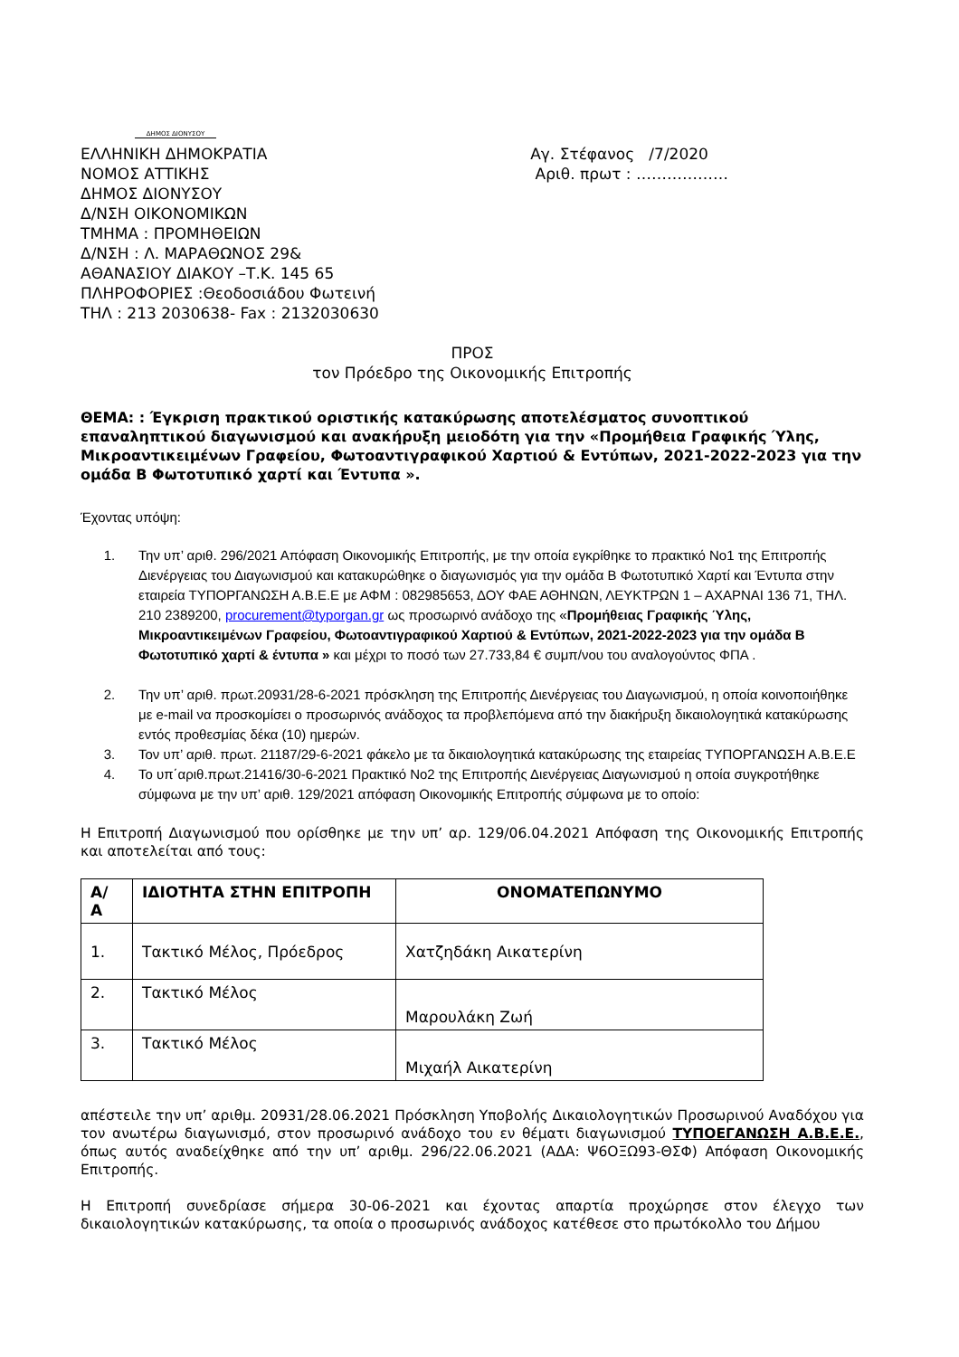ΔΗΜΟΣ ΔΙΟΝΥΣΟΥ
ΕΛΛΗΝΙΚΗ ΔΗΜΟΚΡΑΤΙΑ
ΝΟΜΟΣ ΑΤΤΙΚΗΣ
ΔΗΜΟΣ ΔΙΟΝΥΣΟΥ
Δ/ΝΣΗ ΟΙΚΟΝΟΜΙΚΩΝ
ΤΜΗΜΑ : ΠΡΟΜΗΘΕΙΩΝ
Δ/ΝΣΗ : Λ. ΜΑΡΑΘΩΝΟΣ 29&
ΑΘΑΝΑΣΙΟΥ ΔΙΑΚΟΥ –Τ.Κ. 145 65
ΠΛΗΡΟΦΟΡΙΕΣ :Θεοδοσιάδου Φωτεινή
ΤΗΛ : 213 2030638- Fax : 2132030630
Αγ. Στέφανος /7/2020
Αριθ. πρωτ : ………………
ΠΡΟΣ
τον Πρόεδρο της Οικονομικής Επιτροπής
ΘΕΜΑ: : Έγκριση πρακτικού οριστικής κατακύρωσης αποτελέσματος συνοπτικού επαναληπτικού διαγωνισμού και ανακήρυξη μειοδότη για την «Προμήθεια Γραφικής Ύλης, Μικροαντικειμένων Γραφείου, Φωτοαντιγραφικού Χαρτιού & Εντύπων, 2021-2022-2023 για την ομάδα Β Φωτοτυπικό χαρτί και Έντυπα ».
Έχοντας υπόψη:
1. Την υπ’ αριθ. 296/2021 Απόφαση Οικονομικής Επιτροπής, με την οποία εγκρίθηκε το πρακτικό Νο1 της Επιτροπής Διενέργειας του Διαγωνισμού και κατακυρώθηκε ο διαγωνισμός για την ομάδα Β Φωτοτυπικό Χαρτί και Έντυπα στην εταιρεία ΤΥΠΟΡΓΑΝΩΣΗ Α.Β.Ε.Ε με ΑΦΜ : 082985653, ΔΟΥ ΦΑΕ ΑΘΗΝΩΝ, ΛΕΥΚΤΡΩΝ 1 – ΑΧΑΡΝΑΙ 136 71, ΤΗΛ. 210 2389200, procurement@typorgan.gr ως προσωρινό ανάδοχο της «Προμήθειας Γραφικής Ύλης, Μικροαντικειμένων Γραφείου, Φωτοαντιγραφικού Χαρτιού & Εντύπων, 2021-2022-2023 για την ομάδα Β Φωτοτυπικό χαρτί & έντυπα » και μέχρι το ποσό των 27.733,84 € συμπ/νου του αναλογούντος ΦΠΑ .
2. Την υπ’ αριθ. πρωτ.20931/28-6-2021 πρόσκληση της Επιτροπής Διενέργειας του Διαγωνισμού, η οποία κοινοποιήθηκε με e-mail να προσκομίσει ο προσωρινός ανάδοχος τα προβλεπόμενα από την διακήρυξη δικαιολογητικά κατακύρωσης εντός προθεσμίας δέκα (10) ημερών.
3. Τον υπ’ αριθ. πρωτ. 21187/29-6-2021 φάκελο με τα δικαιολογητικά κατακύρωσης της εταιρείας ΤΥΠΟΡΓΑΝΩΣΗ Α.Β.Ε.Ε
4. Το υπ΄αριθ.πρωτ.21416/30-6-2021 Πρακτικό Νο2 της Επιτροπής Διενέργειας Διαγωνισμού η οποία συγκροτήθηκε σύμφωνα με την υπ’ αριθ. 129/2021 απόφαση Οικονομικής Επιτροπής σύμφωνα με το οποίο:
Η Επιτροπή Διαγωνισμού που ορίσθηκε με την υπ’ αρ. 129/06.04.2021 Απόφαση της Οικονομικής Επιτροπής και αποτελείται από τους:
| Α/ Α | ΙΔΙΟΤΗΤΑ ΣΤΗΝ ΕΠΙΤΡΟΠΗ | ΟΝΟΜΑΤΕΠΩΝΥΜΟ |
| --- | --- | --- |
| 1. | Τακτικό Μέλος, Πρόεδρος | Χατζηδάκη Αικατερίνη |
| 2. | Τακτικό Μέλος | Μαρουλάκη Ζωή |
| 3. | Τακτικό Μέλος | Μιχαήλ Αικατερίνη |
απέστειλε την υπ’ αριθμ. 20931/28.06.2021 Πρόσκληση Υποβολής Δικαιολογητικών Προσωρινού Αναδόχου για τον ανωτέρω διαγωνισμό, στον προσωρινό ανάδοχο του εν θέματι διαγωνισμού ΤΥΠΟΕΓΑΝΩΣΗ Α.Β.Ε.Ε., όπως αυτός αναδείχθηκε από την υπ’ αριθμ. 296/22.06.2021 (ΑΔΑ: Ψ6ΟΞΩ93-ΘΣΦ) Απόφαση Οικονομικής Επιτροπής.
Η Επιτροπή συνεδρίασε σήμερα 30-06-2021 και έχοντας απαρτία προχώρησε στον έλεγχο των δικαιολογητικών κατακύρωσης, τα οποία ο προσωρινός ανάδοχος κατέθεσε στο πρωτόκολλο του Δήμου